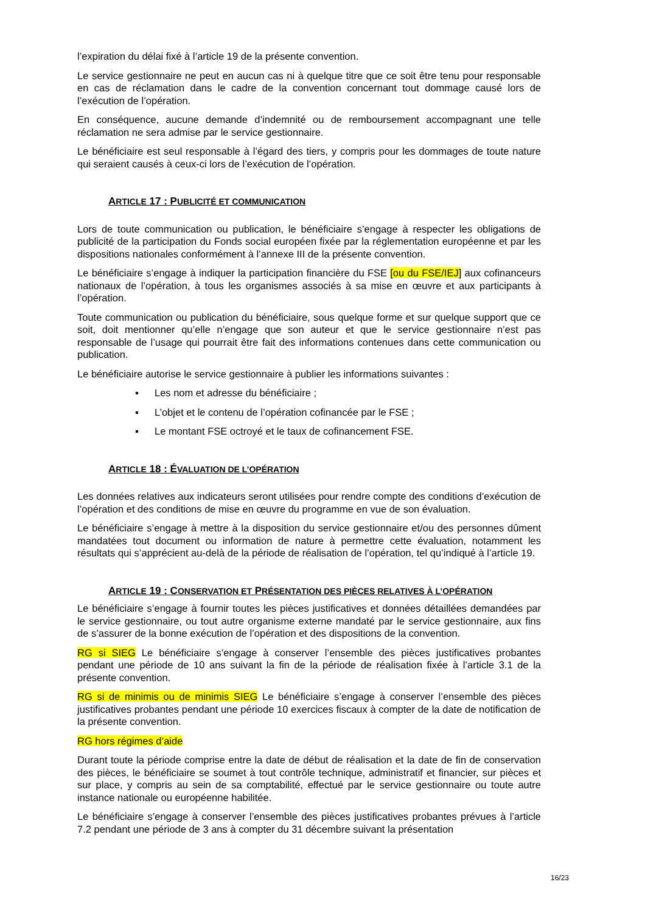l’expiration du délai fixé à l’article 19 de la présente convention.
Le service gestionnaire ne peut en aucun cas ni à quelque titre que ce soit être tenu pour responsable en cas de réclamation dans le cadre de la convention concernant tout dommage causé lors de l’exécution de l’opération.
En conséquence, aucune demande d’indemnité ou de remboursement accompagnant une telle réclamation ne sera admise par le service gestionnaire.
Le bénéficiaire est seul responsable à l’égard des tiers, y compris pour les dommages de toute nature qui seraient causés à ceux-ci lors de l’exécution de l’opération.
ARTICLE 17 : PUBLICITÉ ET COMMUNICATION
Lors de toute communication ou publication, le bénéficiaire s’engage à respecter les obligations de publicité de la participation du Fonds social européen fixée par la réglementation européenne et par les dispositions nationales conformément à l’annexe III de la présente convention.
Le bénéficiaire s’engage à indiquer la participation financière du FSE [ou du FSE/IEJ] aux cofinanceurs nationaux de l’opération, à tous les organismes associés à sa mise en œuvre et aux participants à l’opération.
Toute communication ou publication du bénéficiaire, sous quelque forme et sur quelque support que ce soit, doit mentionner qu’elle n’engage que son auteur et que le service gestionnaire n’est pas responsable de l’usage qui pourrait être fait des informations contenues dans cette communication ou publication.
Le bénéficiaire autorise le service gestionnaire à publier les informations suivantes :
▪ Les nom et adresse du bénéficiaire ;
▪ L’objet et le contenu de l’opération cofinancée par le FSE ;
▪ Le montant FSE octroyé et le taux de cofinancement FSE.
ARTICLE 18 : ÉVALUATION DE L’OPÉRATION
Les données relatives aux indicateurs seront utilisées pour rendre compte des conditions d’exécution de l’opération et des conditions de mise en œuvre du programme en vue de son évaluation.
Le bénéficiaire s’engage à mettre à la disposition du service gestionnaire et/ou des personnes dûment mandatées tout document ou information de nature à permettre cette évaluation, notamment les résultats qui s’apprécient au-delà de la période de réalisation de l’opération, tel qu’indiqué à l’article 19.
ARTICLE 19 : CONSERVATION ET PRÉSENTATION DES PIÈCES RELATIVES À L’OPÉRATION
Le bénéficiaire s’engage à fournir toutes les pièces justificatives et données détaillées demandées par le service gestionnaire, ou tout autre organisme externe mandaté par le service gestionnaire, aux fins de s’assurer de la bonne exécution de l’opération et des dispositions de la convention.
RG si SIEG Le bénéficiaire s’engage à conserver l’ensemble des pièces justificatives probantes pendant une période de 10 ans suivant la fin de la période de réalisation fixée à l’article 3.1 de la présente convention.
RG si de minimis ou de minimis SIEG Le bénéficiaire s’engage à conserver l’ensemble des pièces justificatives probantes pendant une période 10 exercices fiscaux à compter de la date de notification de la présente convention.
RG hors régimes d’aide
Durant toute la période comprise entre la date de début de réalisation et la date de fin de conservation des pièces, le bénéficiaire se soumet à tout contrôle technique, administratif et financier, sur pièces et sur place, y compris au sein de sa comptabilité, effectué par le service gestionnaire ou toute autre instance nationale ou européenne habilitée.
Le bénéficiaire s’engage à conserver l’ensemble des pièces justificatives probantes prévues à l’article 7.2 pendant une période de 3 ans à compter du 31 décembre suivant la présentation
16/23